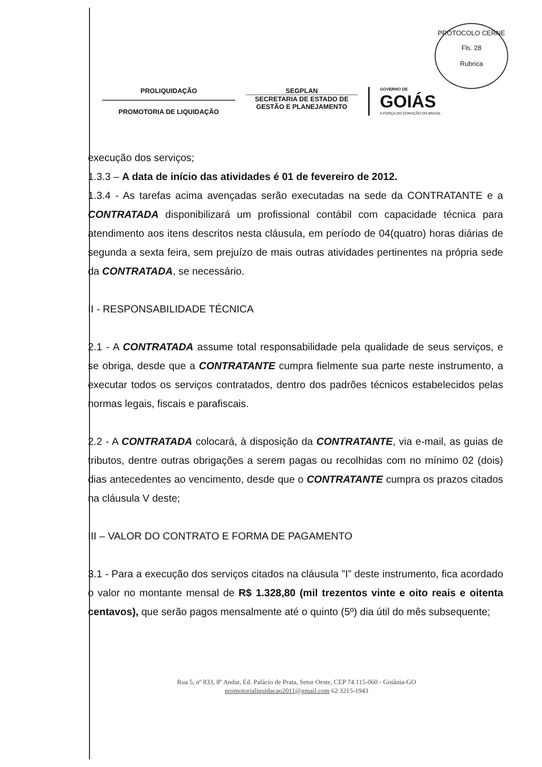PROTOCOLO CERNE
Fls. 28
Rubrica
PROLIQUIDAÇÃO
PROMOTORIA DE LIQUIDAÇÃO
SEGPLAN
SECRETARIA DE ESTADO DE GESTÃO E PLANEJAMENTO
GOVERNO DE
GOIÁS
A FORÇA DO CORAÇÃO DO BRASIL
execução dos serviços;
1.3.3 – A data de início das atividades é 01 de fevereiro de 2012.
1.3.4 - As tarefas acima avençadas serão executadas na sede da CONTRATANTE e a CONTRATADA disponibilizará um profissional contábil com capacidade técnica para atendimento aos itens descritos nesta cláusula, em período de 04(quatro) horas diárias de segunda a sexta feira, sem prejuízo de mais outras atividades pertinentes na própria sede da CONTRATADA, se necessário.
II - RESPONSABILIDADE TÉCNICA
2.1 - A CONTRATADA assume total responsabilidade pela qualidade de seus serviços, e se obriga, desde que a CONTRATANTE cumpra fielmente sua parte neste instrumento, a executar todos os serviços contratados, dentro dos padrões técnicos estabelecidos pelas normas legais, fiscais e parafiscais.
2.2 - A CONTRATADA colocará, à disposição da CONTRATANTE, via e-mail, as guias de tributos, dentre outras obrigações a serem pagas ou recolhidas com no mínimo 02 (dois) dias antecedentes ao vencimento, desde que o CONTRATANTE cumpra os prazos citados na cláusula V deste;
III – VALOR DO CONTRATO E FORMA DE PAGAMENTO
3.1 - Para a execução dos serviços citados na cláusula ”I” deste instrumento, fica acordado o valor no montante mensal de R$ 1.328,80 (mil trezentos vinte e oito reais e oitenta centavos), que serão pagos mensalmente até o quinto (5º) dia útil do mês subsequente;
Rua 5, nº 833, 8º Andar, Ed. Palácio de Prata, Setor Oeste, CEP 74.115-060 - Goiânia-GO
promotorialiquidacao2011@gmail.com 62 3215-1943